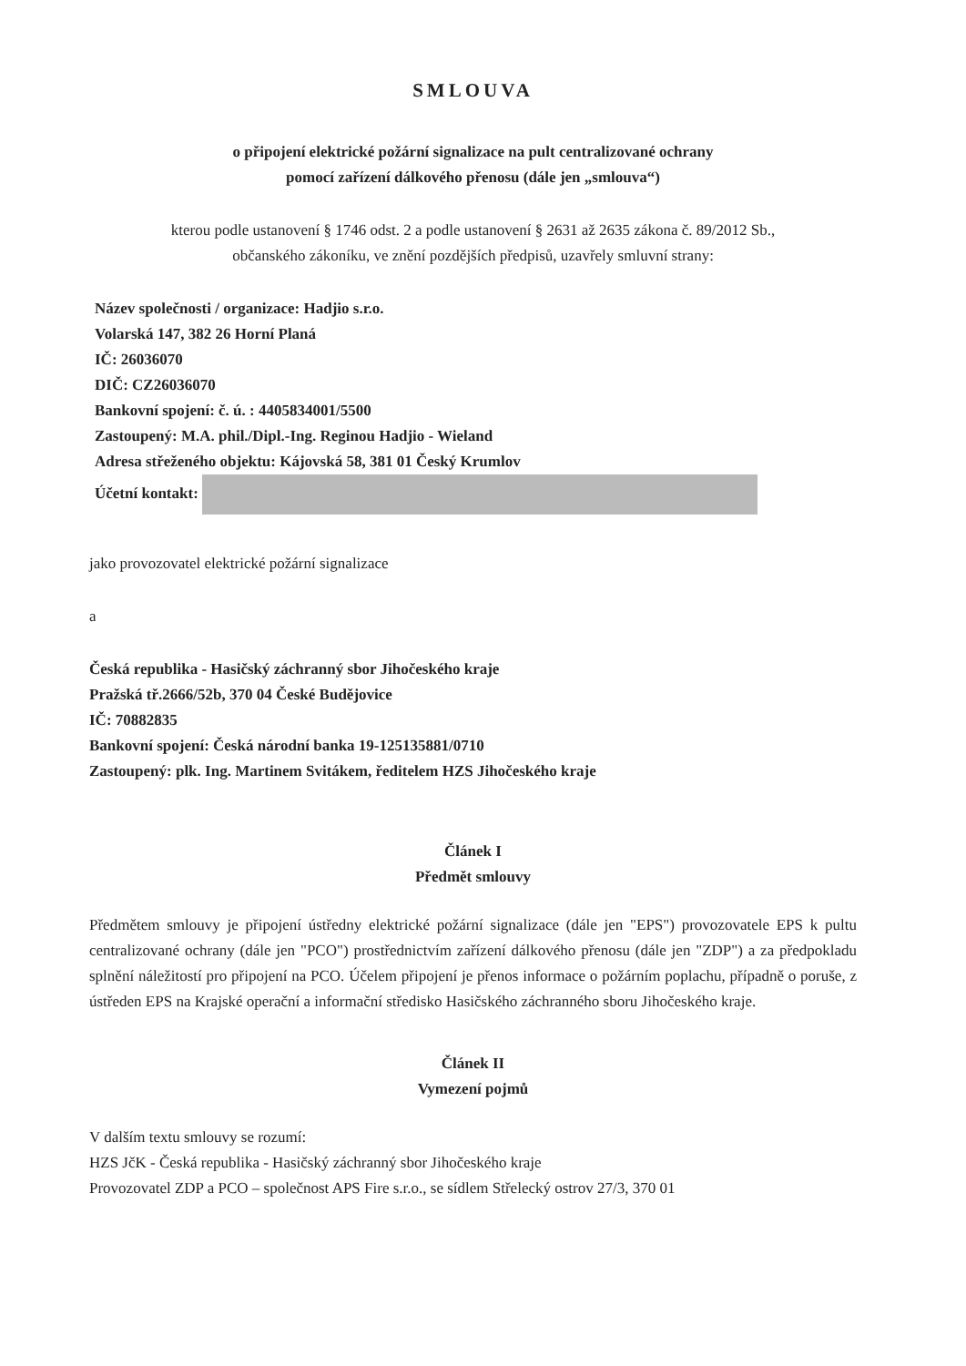SMLOUVA
o připojení elektrické požární signalizace na pult centralizované ochrany
pomocí zařízení dálkového přenosu (dále jen „smlouva“)
kterou podle ustanovení § 1746 odst. 2 a podle ustanovení § 2631 až 2635 zákona č. 89/2012 Sb.,
občanského zákoníku, ve znění pozdějších předpisů, uzavřely smluvní strany:
Název společnosti / organizace: Hadjio s.r.o.
Volarská 147, 382 26 Horní Planá
IČ: 26036070
DIČ: CZ26036070
Bankovní spojení: č. ú. : 4405834001/5500
Zastoupený: M.A. phil./Dipl.-Ing. Reginou Hadjio - Wieland
Adresa střeženého objektu: Kájovská 58, 381 01 Český Krumlov
Účetní kontakt:
jako provozovatel elektrické požární signalizace
a
Česká republika - Hasičský záchranný sbor Jihočeského kraje
Pražská tř.2666/52b, 370 04 České Budějovice
IČ: 70882835
Bankovní spojení: Česká národní banka 19-125135881/0710
Zastoupený: plk. Ing. Martinem Svitákem, ředitelem HZS Jihočeského kraje
Článek I
Předmět smlouvy
Předmětem smlouvy je připojení ústředny elektrické požární signalizace (dále jen "EPS") provozovatele EPS k pultu centralizované ochrany (dále jen "PCO") prostřednictvím zařízení dálkového přenosu (dále jen "ZDP") a za předpokladu splnění náležitostí pro připojení na PCO. Účelem připojení je přenos informace o požárním poplachu, případně o poruše, z ústředen EPS na Krajské operační a informační středisko Hasičského záchranného sboru Jihočeského kraje.
Článek II
Vymezení pojmů
V dalším textu smlouvy se rozumí:
HZS JčK - Česká republika - Hasičský záchranný sbor Jihočeského kraje
Provozovatel ZDP a PCO – společnost APS Fire s.r.o., se sídlem Střelecký ostrov 27/3, 370 01